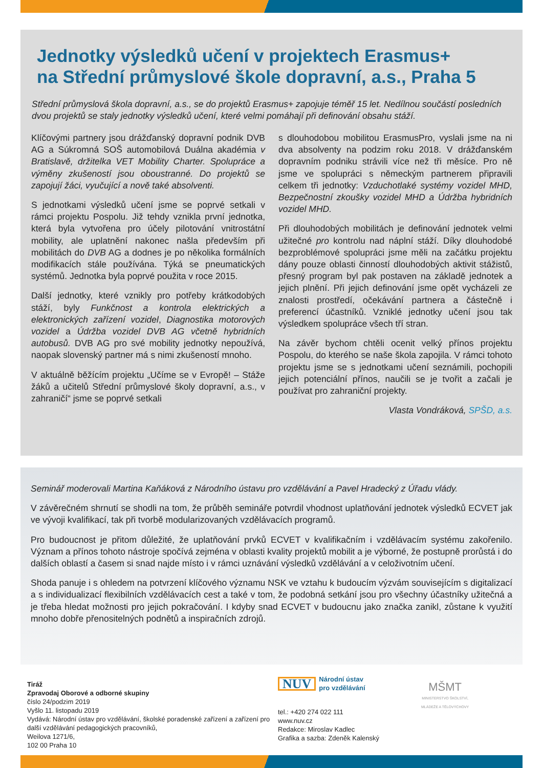Jednotky výsledků učení v projektech Erasmus+
na Střední průmyslové škole dopravní, a.s., Praha 5
Střední průmyslová škola dopravní, a.s., se do projektů Erasmus+ zapojuje téměř 15 let. Nedílnou součástí posledních dvou projektů se staly jednotky výsledků učení, které velmi pomáhají při definování obsahu stáží.
Klíčovými partnery jsou drážďanský dopravní podnik DVB AG a Súkromná SOŠ automobilová Duálna akadémia v Bratislavě, držitelka VET Mobility Charter. Spolupráce a výměny zkušeností jsou oboustranné. Do projektů se zapojují žáci, vyučující a nově také absolventi.
S jednotkami výsledků učení jsme se poprvé setkali v rámci projektu Pospolu. Již tehdy vznikla první jednotka, která byla vytvořena pro účely pilotování vnitrostátní mobility, ale uplatnění nakonec našla především při mobilitách do DVB AG a dodnes je po několika formálních modifikacích stále používána. Týká se pneumatických systémů. Jednotka byla poprvé použita v roce 2015.
Další jednotky, které vznikly pro potřeby krátkodobých stáží, byly Funkčnost a kontrola elektrických a elektronických zařízení vozidel, Diagnostika motorových vozidel a Údržba vozidel DVB AG včetně hybridních autobusů. DVB AG pro své mobility jednotky nepoužívá, naopak slovenský partner má s nimi zkušeností mnoho.
V aktuálně běžícím projektu „Učíme se v Evropě! – Stáže žáků a učitelů Střední průmyslové školy dopravní, a.s., v zahraničí“ jsme se poprvé setkali
s dlouhodobou mobilitou ErasmusPro, vyslali jsme na ni dva absolventy na podzim roku 2018. V drážďanském dopravním podniku strávili více než tři měsíce. Pro ně jsme ve spolupráci s německým partnerem připravili celkem tři jednotky: Vzduchotlaké systémy vozidel MHD, Bezpečnostní zkoušky vozidel MHD a Údržba hybridních vozidel MHD.
Při dlouhodobých mobilitách je definování jednotek velmi užitečné pro kontrolu nad náplní stáží. Díky dlouhodobé bezproblémové spolupráci jsme měli na začátku projektu dány pouze oblasti činností dlouhodobých aktivit stážistů, přesný program byl pak postaven na základě jednotek a jejich plnění. Při jejich definování jsme opět vycházeli ze znalosti prostředí, očekávání partnera a částečně i preferencí účastníků. Vzniklé jednotky učení jsou tak výsledkem spolupráce všech tří stran.
Na závěr bychom chtěli ocenit velký přínos projektu Pospolu, do kterého se naše škola zapojila. V rámci tohoto projektu jsme se s jednotkami učení seznámili, pochopili jejich potenciální přínos, naučili se je tvořit a začali je používat pro zahraniční projekty.
Vlasta Vondráková, SPŠD, a.s.
Seminář moderovali Martina Kaňáková z Národního ústavu pro vzdělávání a Pavel Hradecký z Úřadu vlády.
V závěrečném shrnutí se shodli na tom, že průběh semináře potvrdil vhodnost uplatňování jednotek výsledků ECVET jak ve vývoji kvalifikací, tak při tvorbě modularizovaných vzdělávacích programů.
Pro budoucnost je přitom důležité, že uplatňování prvků ECVET v kvalifikačním i vzdělávacím systému zakořenilo. Význam a přínos tohoto nástroje spočívá zejména v oblasti kvality projektů mobilit a je výborné, že postupně prorůstá i do dalších oblastí a časem si snad najde místo i v rámci uznávání výsledků vzdělávání a v celoživotním učení.
Shoda panuje i s ohledem na potvrzení klíčového významu NSK ve vztahu k budoucím výzvám souvisejícím s digitalizací a s individualizací flexibilních vzdělávacích cest a také v tom, že podobná setkání jsou pro všechny účastníky užitečná a je třeba hledat možnosti pro jejich pokračování. I kdyby snad ECVET v budoucnu jako značka zanikl, zůstane k využití mnoho dobře přenositelných podnětů a inspiračních zdrojů.
Tiráž
Zpravodaj Oborové a odborné skupiny
číslo 24/podzim 2019
Vyšlo 11. listopadu 2019
Vydává: Národní ústav pro vzdělávání, školské poradenské zařízení a zařízení pro další vzdělávání pedagogických pracovníků,
Weilova 1271/6,
102 00 Praha 10
NUV Národní ústav
pro vzdělávání
tel.: +420 274 022 111
www.nuv.cz
Redakce: Miroslav Kadlec
Grafika a sazba: Zdeněk Kalenský
MŠMT
MINISTERSTVO ŠKOLSTVÍ,
MLÁDEŽE A TĚLOVÝCHOVY